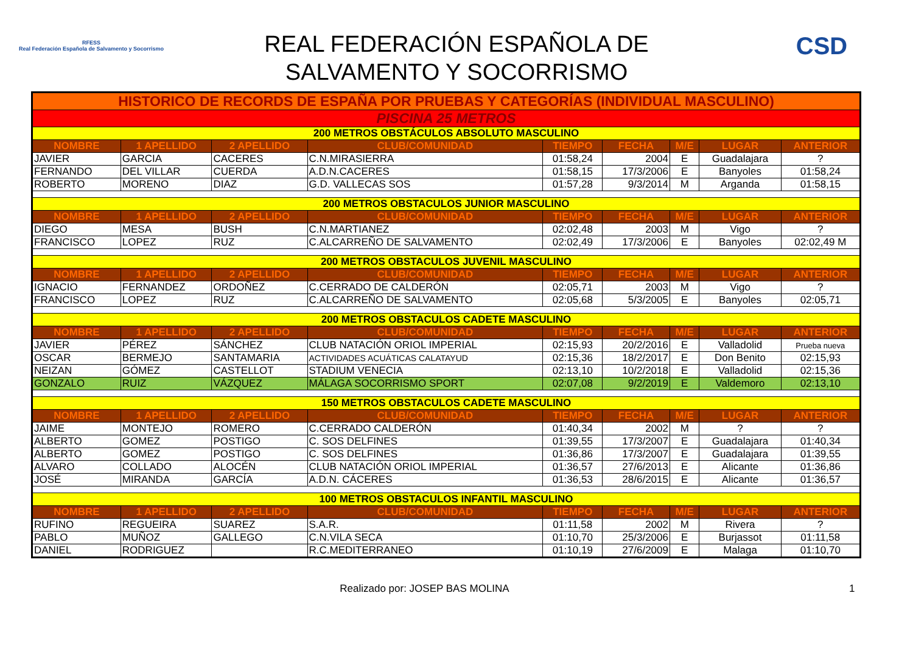RFESS
Real Federación Española de Salvamento y Socorrismo
REAL FEDERACIÓN ESPAÑOLA DE
SALVAMENTO Y SOCORRISMO
CSD
| HISTORICO DE RECORDS DE ESPAÑA POR PRUEBAS Y CATEGORÍAS (INDIVIDUAL MASCULINO) | | | | | | | | |
| PISCINA 25 METROS | | | | | | | | |
| 200 METROS OBSTÁCULOS ABSOLUTO MASCULINO | | | | | | | | |
| NOMBRE | 1 APELLIDO | 2 APELLIDO | CLUB/COMUNIDAD | TIEMPO | FECHA | M/E | LUGAR | ANTERIOR |
| JAVIER | GARCIA | CACERES | C.N.MIRASIERRA | 01:58,24 | 2004 | E | Guadalajara | ? |
| FERNANDO | DEL VILLAR | CUERDA | A.D.N.CACERES | 01:58,15 | 17/3/2006 | E | Banyoles | 01:58,24 |
| ROBERTO | MORENO | DIAZ | G.D. VALLECAS SOS | 01:57,28 | 9/3/2014 | M | Arganda | 01:58,15 |
| 200 METROS OBSTACULOS JUNIOR MASCULINO | | | | | | | | |
| NOMBRE | 1 APELLIDO | 2 APELLIDO | CLUB/COMUNIDAD | TIEMPO | FECHA | M/E | LUGAR | ANTERIOR |
| DIEGO | MESA | BUSH | C.N.MARTIANEZ | 02:02,48 | 2003 | M | Vigo | ? |
| FRANCISCO | LOPEZ | RUZ | C.ALCARREÑO DE SALVAMENTO | 02:02,49 | 17/3/2006 | E | Banyoles | 02:02,49 M |
| 200 METROS OBSTACULOS JUVENIL MASCULINO | | | | | | | | |
| NOMBRE | 1 APELLIDO | 2 APELLIDO | CLUB/COMUNIDAD | TIEMPO | FECHA | M/E | LUGAR | ANTERIOR |
| IGNACIO | FERNANDEZ | ORDOÑEZ | C.CERRADO DE CALDERÓN | 02:05,71 | 2003 | M | Vigo | ? |
| FRANCISCO | LOPEZ | RUZ | C.ALCARREÑO DE SALVAMENTO | 02:05,68 | 5/3/2005 | E | Banyoles | 02:05,71 |
| 200 METROS OBSTACULOS CADETE MASCULINO | | | | | | | | |
| NOMBRE | 1 APELLIDO | 2 APELLIDO | CLUB/COMUNIDAD | TIEMPO | FECHA | M/E | LUGAR | ANTERIOR |
| JAVIER | PÉREZ | SÁNCHEZ | CLUB NATACIÓN ORIOL IMPERIAL | 02:15,93 | 20/2/2016 | E | Valladolid | Prueba nueva |
| OSCAR | BERMEJO | SANTAMARIA | ACTIVIDADES ACUÁTICAS CALATAYUD | 02:15,36 | 18/2/2017 | E | Don Benito | 02:15,93 |
| NEIZAN | GÓMEZ | CASTELLOT | STADIUM VENECIA | 02:13,10 | 10/2/2018 | E | Valladolid | 02:15,36 |
| GONZALO | RUIZ | VÁZQUEZ | MÁLAGA SOCORRISMO SPORT | 02:07,08 | 9/2/2019 | E | Valdemoro | 02:13,10 |
| 150 METROS OBSTACULOS CADETE MASCULINO | | | | | | | | |
| NOMBRE | 1 APELLIDO | 2 APELLIDO | CLUB/COMUNIDAD | TIEMPO | FECHA | M/E | LUGAR | ANTERIOR |
| JAIME | MONTEJO | ROMERO | C.CERRADO CALDERÓN | 01:40,34 | 2002 | M | ? | ? |
| ALBERTO | GOMEZ | POSTIGO | C. SOS DELFINES | 01:39,55 | 17/3/2007 | E | Guadalajara | 01:40,34 |
| ALBERTO | GOMEZ | POSTIGO | C. SOS DELFINES | 01:36,86 | 17/3/2007 | E | Guadalajara | 01:39,55 |
| ALVARO | COLLADO | ALOCÉN | CLUB NATACIÓN ORIOL IMPERIAL | 01:36,57 | 27/6/2013 | E | Alicante | 01:36,86 |
| JOSÉ | MIRANDA | GARCÍA | A.D.N. CÁCERES | 01:36,53 | 28/6/2015 | E | Alicante | 01:36,57 |
| 100 METROS OBSTACULOS INFANTIL MASCULINO | | | | | | | | |
| NOMBRE | 1 APELLIDO | 2 APELLIDO | CLUB/COMUNIDAD | TIEMPO | FECHA | M/E | LUGAR | ANTERIOR |
| RUFINO | REGUEIRA | SUAREZ | S.A.R. | 01:11,58 | 2002 | M | Rivera | ? |
| PABLO | MUÑOZ | GALLEGO | C.N.VILA SECA | 01:10,70 | 25/3/2006 | E | Burjassot | 01:11,58 |
| DANIEL | RODRIGUEZ | | R.C.MEDITERRANEO | 01:10,19 | 27/6/2009 | E | Malaga | 01:10,70 |
Realizado por: JOSEP BAS MOLINA 1